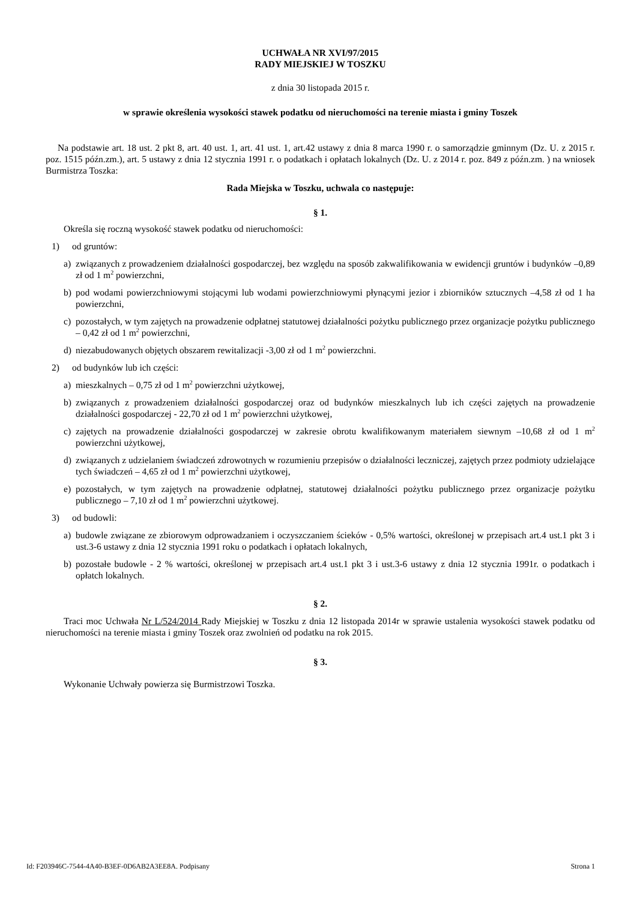UCHWAŁA NR XVI/97/2015
RADY MIEJSKIEJ W TOSZKU
z dnia 30 listopada 2015 r.
w sprawie określenia wysokości stawek podatku od nieruchomości na terenie miasta i gminy Toszek
Na podstawie art. 18 ust. 2 pkt 8, art. 40 ust. 1, art. 41 ust. 1, art.42 ustawy z dnia 8 marca 1990 r. o samorządzie gminnym (Dz. U. z 2015 r. poz. 1515 późn.zm.), art. 5 ustawy z dnia 12 stycznia 1991 r. o podatkach i opłatach lokalnych (Dz. U. z 2014 r. poz. 849 z późn.zm. ) na wniosek Burmistrza Toszka:
Rada Miejska w Toszku, uchwala co następuje:
§ 1.
Określa się roczną wysokość stawek podatku od nieruchomości:
1) od gruntów:
a) związanych z prowadzeniem działalności gospodarczej, bez względu na sposób zakwalifikowania w ewidencji gruntów i budynków –0,89 zł od 1 m<sup>2</sup> powierzchni,
b) pod wodami powierzchniowymi stojącymi lub wodami powierzchniowymi płynącymi jezior i zbiorników sztucznych –4,58 zł od 1 ha powierzchni,
c) pozostałych, w tym zajętych na prowadzenie odpłatnej statutowej działalności pożytku publicznego przez organizacje pożytku publicznego – 0,42 zł od 1 m<sup>2</sup> powierzchni,
d) niezabudowanych objętych obszarem rewitalizacji -3,00 zł od 1 m<sup>2</sup> powierzchni.
2) od budynków lub ich części:
a) mieszkalnych – 0,75 zł od 1 m<sup>2</sup> powierzchni użytkowej,
b) związanych z prowadzeniem działalności gospodarczej oraz od budynków mieszkalnych lub ich części zajętych na prowadzenie działalności gospodarczej - 22,70 zł od 1 m<sup>2</sup> powierzchni użytkowej,
c) zajętych na prowadzenie działalności gospodarczej w zakresie obrotu kwalifikowanym materiałem siewnym –10,68 zł od 1 m<sup>2</sup> powierzchni użytkowej,
d) związanych z udzielaniem świadczeń zdrowotnych w rozumieniu przepisów o działalności leczniczej, zajętych przez podmioty udzielające tych świadczeń – 4,65 zł od 1 m<sup>2</sup> powierzchni użytkowej,
e) pozostałych, w tym zajętych na prowadzenie odpłatnej, statutowej działalności pożytku publicznego przez organizacje pożytku publicznego – 7,10 zł od 1 m<sup>2</sup> powierzchni użytkowej.
3) od budowli:
a) budowle związane ze zbiorowym odprowadzaniem i oczyszczaniem ścieków - 0,5% wartości, określonej w przepisach art.4 ust.1 pkt 3 i ust.3-6 ustawy z dnia 12 stycznia 1991 roku o podatkach i opłatach lokalnych,
b) pozostałe budowle - 2 % wartości, określonej w przepisach art.4 ust.1 pkt 3 i ust.3-6 ustawy z dnia 12 stycznia 1991r. o podatkach i opłatch lokalnych.
§ 2.
Traci moc Uchwała Nr L/524/2014 Rady Miejskiej w Toszku z dnia 12 listopada 2014r w sprawie ustalenia wysokości stawek podatku od nieruchomości na terenie miasta i gminy Toszek oraz zwolnień od podatku na rok 2015.
§ 3.
Wykonanie Uchwały powierza się Burmistrzowi Toszka.
Id: F203946C-7544-4A40-B3EF-0D6AB2A3EE8A. Podpisany Strona 1